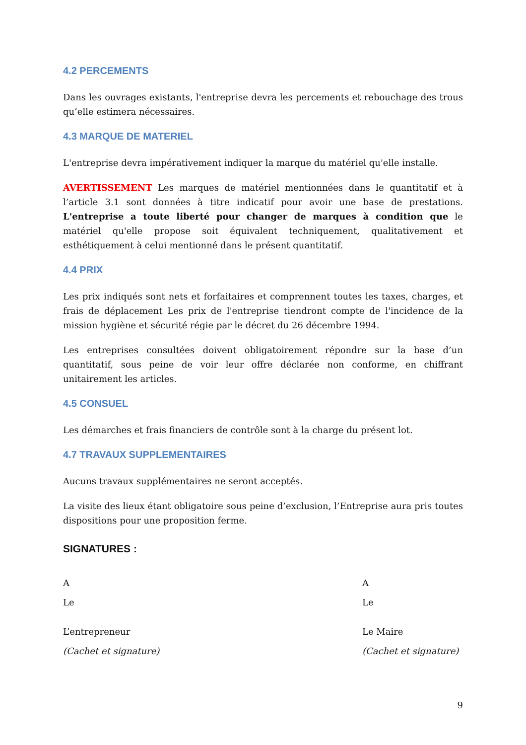4.2 PERCEMENTS
Dans les ouvrages existants, l'entreprise devra les percements et rebouchage des trous qu’elle estimera nécessaires.
4.3 MARQUE DE MATERIEL
L'entreprise devra impérativement indiquer la marque du matériel qu'elle installe.
AVERTISSEMENT Les marques de matériel mentionnées dans le quantitatif et à l’article 3.1 sont données à titre indicatif pour avoir une base de prestations. L'entreprise a toute liberté pour changer de marques à condition que le matériel qu'elle propose soit équivalent techniquement, qualitativement et esthétiquement à celui mentionné dans le présent quantitatif.
4.4 PRIX
Les prix indiqués sont nets et forfaitaires et comprennent toutes les taxes, charges, et frais de déplacement Les prix de l'entreprise tiendront compte de l'incidence de la mission hygiène et sécurité régie par le décret du 26 décembre 1994.
Les entreprises consultées doivent obligatoirement répondre sur la base d’un quantitatif, sous peine de voir leur offre déclarée non conforme, en chiffrant unitairement les articles.
4.5 CONSUEL
Les démarches et frais financiers de contrôle sont à la charge du présent lot.
4.7 TRAVAUX SUPPLEMENTAIRES
Aucuns travaux supplémentaires ne seront acceptés.
La visite des lieux étant obligatoire sous peine d’exclusion, l’Entreprise aura pris toutes dispositions pour une proposition ferme.
SIGNATURES :
A
Le
L’entrepreneur
(Cachet et signature)
A
Le
Le Maire
(Cachet et signature)
9